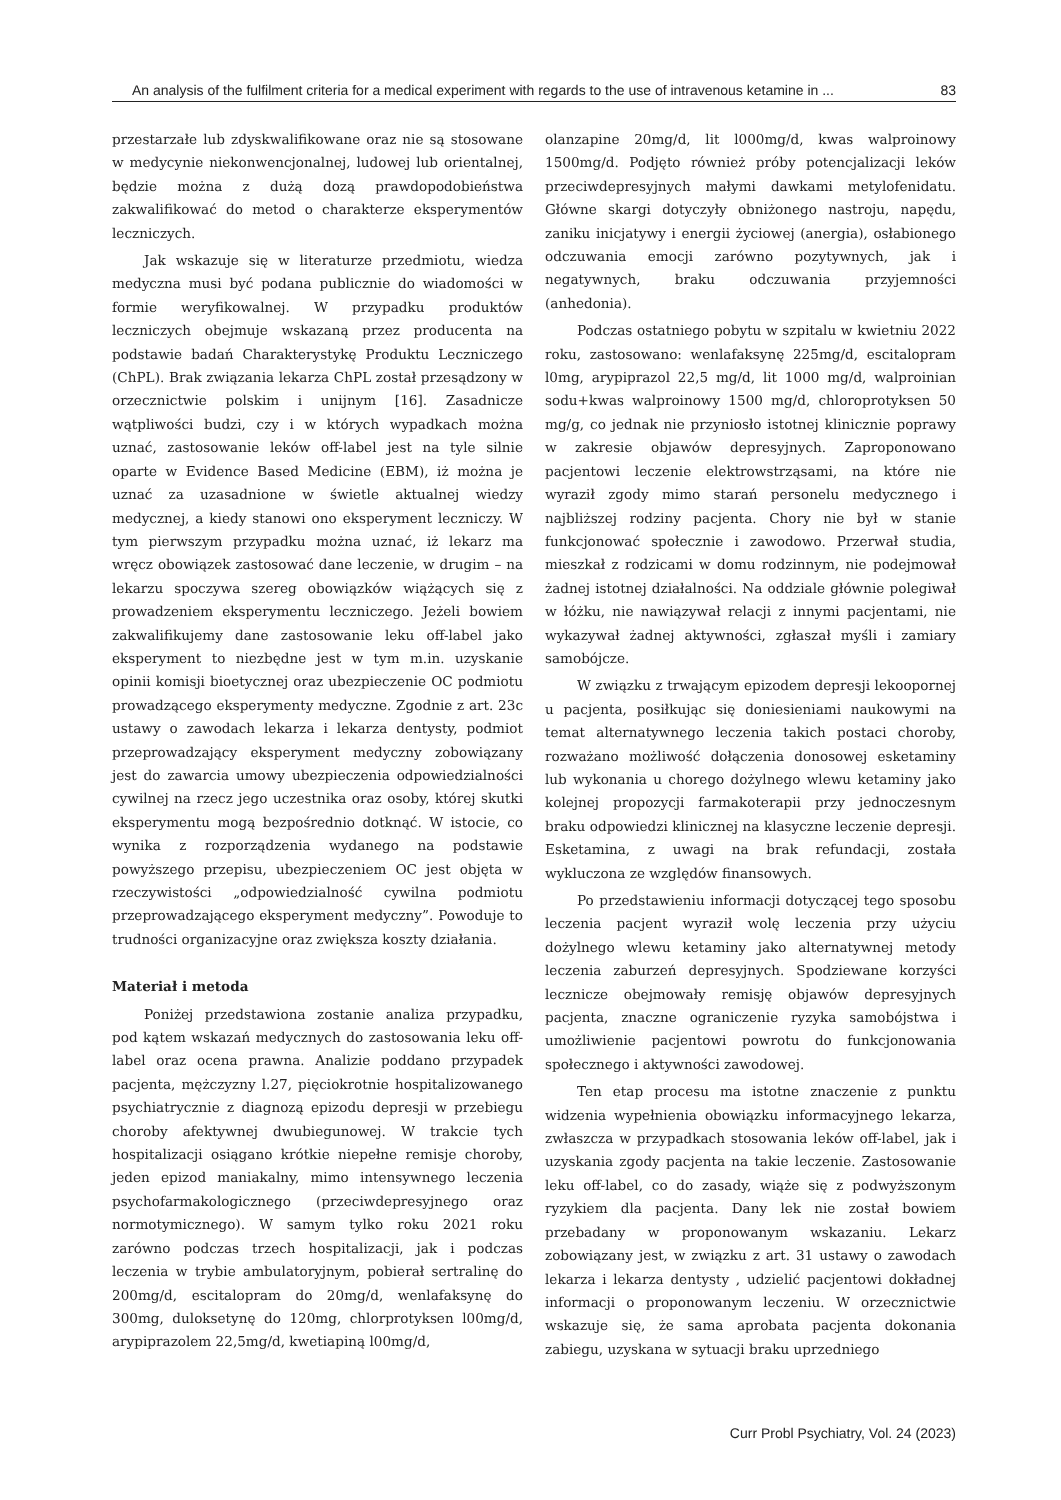An analysis of the fulfilment criteria for a medical experiment with regards to the use of intravenous ketamine in ... 83
przestarzałe lub zdyskwalifikowane oraz nie są stosowane w medycynie niekonwencjonalnej, ludowej lub orientalnej, będzie można z dużą dozą prawdopodobieństwa zakwalifikować do metod o charakterze eksperymentów leczniczych.
Jak wskazuje się w literaturze przedmiotu, wiedza medyczna musi być podana publicznie do wiadomości w formie weryfikowalnej. W przypadku produktów leczniczych obejmuje wskazaną przez producenta na podstawie badań Charakterystykę Produktu Leczniczego (ChPL). Brak związania lekarza ChPL został przesądzony w orzecznictwie polskim i unijnym [16]. Zasadnicze wątpliwości budzi, czy i w których wypadkach można uznać, zastosowanie leków off-label jest na tyle silnie oparte w Evidence Based Medicine (EBM), iż można je uznać za uzasadnione w świetle aktualnej wiedzy medycznej, a kiedy stanowi ono eksperyment leczniczy. W tym pierwszym przypadku można uznać, iż lekarz ma wręcz obowiązek zastosować dane leczenie, w drugim – na lekarzu spoczywa szereg obowiązków wiążących się z prowadzeniem eksperymentu leczniczego. Jeżeli bowiem zakwalifikujemy dane zastosowanie leku off-label jako eksperyment to niezbędne jest w tym m.in. uzyskanie opinii komisji bioetycznej oraz ubezpieczenie OC podmiotu prowadzącego eksperymenty medyczne. Zgodnie z art. 23c ustawy o zawodach lekarza i lekarza dentysty, podmiot przeprowadzający eksperyment medyczny zobowiązany jest do zawarcia umowy ubezpieczenia odpowiedzialności cywilnej na rzecz jego uczestnika oraz osoby, której skutki eksperymentu mogą bezpośrednio dotknąć. W istocie, co wynika z rozporządzenia wydanego na podstawie powyższego przepisu, ubezpieczeniem OC jest objęta w rzeczywistości „odpowiedzialność cywilna podmiotu przeprowadzającego eksperyment medyczny”. Powoduje to trudności organizacyjne oraz zwiększa koszty działania.
Materiał i metoda
Poniżej przedstawiona zostanie analiza przypadku, pod kątem wskazań medycznych do zastosowania leku off-label oraz ocena prawna. Analizie poddano przypadek pacjenta, mężczyzny l.27, pięciokrotnie hospitalizowanego psychiatrycznie z diagnozą epizodu depresji w przebiegu choroby afektywnej dwubiegunowej. W trakcie tych hospitalizacji osiągano krótkie niepełne remisje choroby, jeden epizod maniakalny, mimo intensywnego leczenia psychofarmakologicznego (przeciwdepresyjnego oraz normotymicznego). W samym tylko roku 2021 roku zarówno podczas trzech hospitalizacji, jak i podczas leczenia w trybie ambulatoryjnym, pobierał sertralinę do 200mg/d, escitalopram do 20mg/d, wenlafaksynę do 300mg, duloksetynę do 120mg, chlorprotyksen l00mg/d, arypiprazolem 22,5mg/d, kwetiapiną l00mg/d,
olanzapine 20mg/d, lit l000mg/d, kwas walproinowy 1500mg/d. Podjęto również próby potencjalizacji leków przeciwdepresyjnych małymi dawkami metylofenidatu. Główne skargi dotyczyły obniżonego nastroju, napędu, zaniku inicjatywy i energii życiowej (anergia), osłabionego odczuwania emocji zarówno pozytywnych, jak i negatywnych, braku odczuwania przyjemności (anhedonia).
Podczas ostatniego pobytu w szpitalu w kwietniu 2022 roku, zastosowano: wenlafaksynę 225mg/d, escitalopram l0mg, arypiprazol 22,5 mg/d, lit 1000 mg/d, walproinian sodu+kwas walproinowy 1500 mg/d, chloroprotyksen 50 mg/g, co jednak nie przyniosło istotnej klinicznie poprawy w zakresie objawów depresyjnych. Zaproponowano pacjentowi leczenie elektrowstrząsami, na które nie wyraził zgody mimo starań personelu medycznego i najbliższej rodziny pacjenta. Chory nie był w stanie funkcjonować społecznie i zawodowo. Przerwał studia, mieszkał z rodzicami w domu rodzinnym, nie podejmował żadnej istotnej działalności. Na oddziale głównie polegiwał w łóżku, nie nawiązywał relacji z innymi pacjentami, nie wykazywał żadnej aktywności, zgłaszał myśli i zamiary samobójcze.
W związku z trwającym epizodem depresji lekoopornej u pacjenta, posiłkując się doniesieniami naukowymi na temat alternatywnego leczenia takich postaci choroby, rozważano możliwość dołączenia donosowej esketaminy lub wykonania u chorego dożylnego wlewu ketaminy jako kolejnej propozycji farmakoterapii przy jednoczesnym braku odpowiedzi klinicznej na klasyczne leczenie depresji. Esketamina, z uwagi na brak refundacji, została wykluczona ze względów finansowych.
Po przedstawieniu informacji dotyczącej tego sposobu leczenia pacjent wyraził wolę leczenia przy użyciu dożylnego wlewu ketaminy jako alternatywnej metody leczenia zaburzeń depresyjnych. Spodziewane korzyści lecznicze obejmowały remisję objawów depresyjnych pacjenta, znaczne ograniczenie ryzyka samobójstwa i umożliwienie pacjentowi powrotu do funkcjonowania społecznego i aktywności zawodowej.
Ten etap procesu ma istotne znaczenie z punktu widzenia wypełnienia obowiązku informacyjnego lekarza, zwłaszcza w przypadkach stosowania leków off-label, jak i uzyskania zgody pacjenta na takie leczenie. Zastosowanie leku off-label, co do zasady, wiąże się z podwyższonym ryzykiem dla pacjenta. Dany lek nie został bowiem przebadany w proponowanym wskazaniu. Lekarz zobowiązany jest, w związku z art. 31 ustawy o zawodach lekarza i lekarza dentysty , udzielić pacjentowi dokładnej informacji o proponowanym leczeniu. W orzecznictwie wskazuje się, że sama aprobata pacjenta dokonania zabiegu, uzyskana w sytuacji braku uprzedniego
Curr Probl Psychiatry, Vol. 24 (2023)